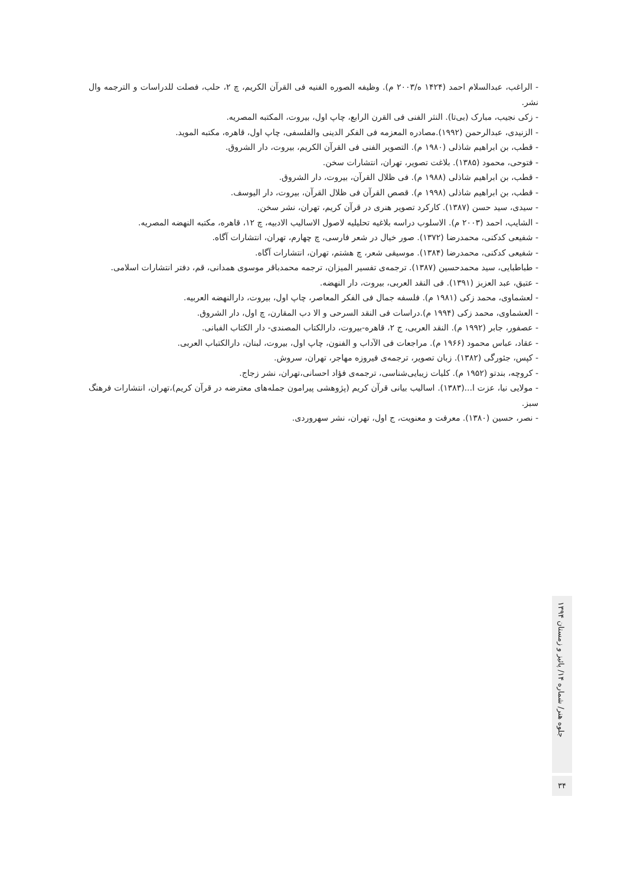- الراغب، عبدالسلام احمد (۱۴۲۴ ه/۲۰۰۳ م). وظیفه الصوره الفنیه فی القرآن الکریم، چ ۲، حلب، فصلت للدراسات و الترجمه وال نشر.
- زکی نجیب، مبارک (بی‌تا). النثر الفنی فی القرن الرابع، چاپ اول، بیروت، المکتبه المصریه.
- الزنیدی، عبدالرحمن (۱۹۹۲).مصادره المعزمه فی الفکر الدینی والفلسفی، چاپ اول، قاهره، مکتبه الموید.
- قطب، بن ابراهیم شاذلی (۱۹۸۰ م). التصویر الفنی فی القرآن الکریم، بیروت، دار الشروق.
- فتوحی، محمود (۱۳۸۵). بلاغت تصویر، تهران، انتشارات سخن.
- قطب، بن ابراهیم شاذلی (۱۹۸۸ م). فی ظلال القرآن، بیروت، دار الشروق.
- قطب، بن ابراهیم شاذلی (۱۹۹۸ م). قصص القرآن فی ظلال القرآن، بیروت، دار الیوسف.
- سیدی، سید حسن (۱۳۸۷). کارکرد تصویر هنری در قرآن کریم، تهران، نشر سخن.
- الشایب، احمد (۲۰۰۳ م). الاسلوب دراسه بلاغیه تحلیلیه لاصول الاسالیب الادبیه، چ ۱۲، قاهره، مکتبه النهضه المصریه.
- شفیعی کدکنی، محمدرضا (۱۳۷۲). صور خیال در شعر فارسی، چ چهارم، تهران، انتشارات آگاه.
- شفیعی کدکنی، محمدرضا (۱۳۸۴). موسیقی شعر، چ هشتم، تهران، انتشارات آگاه.
- طباطبایی، سید محمدحسین (۱۳۸۷). ترجمه‌ی تفسیر المیزان، ترجمه محمدباقر موسوی همدانی، قم، دفتر انتشارات اسلامی.
- عتیق، عبد العزبز (۱۳۹۱). فی النقد العربی، بیروت، دار النهضه.
- لعشماوی، محمد زکی (۱۹۸۱ م). فلسفه جمال فی الفکر المعاصر، چاپ اول، بیروت، دارالنهضه العربیه.
- العشماوی، محمد زکی (۱۹۹۴ م).دراسات فی النقد السرحی و الا دب المقارن، چ اول، دار الشروق.
- عصفور، جابر (۱۹۹۲ م). النقد العربی، ج ۲، قاهره-بیروت، دارالکتاب المصندی- دار الکتاب الفبانی.
- عقاد، عباس محمود (۱۹۶۶ م). مراجعات فی الآداب و الفنون، چاپ اول، بیروت، لبنان، دارالکتباب العربی.
- کپس، جئورگی (۱۳۸۲). زبان تصویر، ترجمه‌ی فیروزه مهاجر، تهران، سروش.
- کروچه، بندتو (۱۹۵۲ م). کلیات زیبایی‌شناسی، ترجمه‌ی فؤاد احسانی،تهران، نشر زجاج.
- مولایی نیا، عزت ا...(۱۳۸۳). اسالیب بیانی قرآن کریم (پژوهشی پیرامون جمله‌های معترضه در قرآن کریم)،تهران، انتشارات فرهنگ سبز.
- نصر، حسین (۱۳۸۰). معرفت و معنویت، ج اول، تهران، نشر سهروردی.
جلوه هنر/ شماره ۱۴/ پائیز و زمستان ۱۳۹۴
۳۴